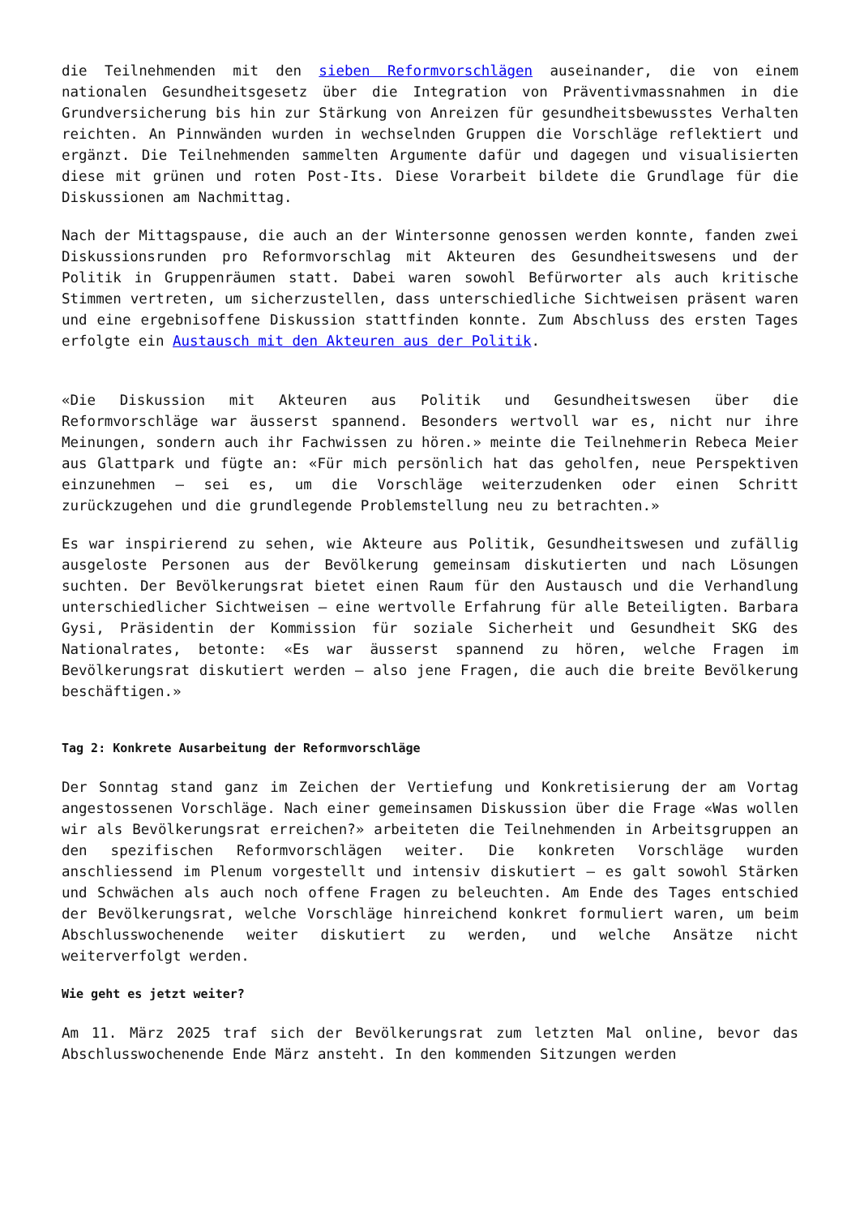die Teilnehmenden mit den sieben Reformvorschlägen auseinander, die von einem nationalen Gesundheitsgesetz über die Integration von Präventivmassnahmen in die Grundversicherung bis hin zur Stärkung von Anreizen für gesundheitsbewusstes Verhalten reichten. An Pinnwänden wurden in wechselnden Gruppen die Vorschläge reflektiert und ergänzt. Die Teilnehmenden sammelten Argumente dafür und dagegen und visualisierten diese mit grünen und roten Post-Its. Diese Vorarbeit bildete die Grundlage für die Diskussionen am Nachmittag.
Nach der Mittagspause, die auch an der Wintersonne genossen werden konnte, fanden zwei Diskussionsrunden pro Reformvorschlag mit Akteuren des Gesundheitswesens und der Politik in Gruppenräumen statt. Dabei waren sowohl Befürworter als auch kritische Stimmen vertreten, um sicherzustellen, dass unterschiedliche Sichtweisen präsent waren und eine ergebnisoffene Diskussion stattfinden konnte. Zum Abschluss des ersten Tages erfolgte ein Austausch mit den Akteuren aus der Politik.
«Die Diskussion mit Akteuren aus Politik und Gesundheitswesen über die Reformvorschläge war äusserst spannend. Besonders wertvoll war es, nicht nur ihre Meinungen, sondern auch ihr Fachwissen zu hören.» meinte die Teilnehmerin Rebeca Meier aus Glattpark und fügte an: «Für mich persönlich hat das geholfen, neue Perspektiven einzunehmen – sei es, um die Vorschläge weiterzudenken oder einen Schritt zurückzugehen und die grundlegende Problemstellung neu zu betrachten.»
Es war inspirierend zu sehen, wie Akteure aus Politik, Gesundheitswesen und zufällig ausgeloste Personen aus der Bevölkerung gemeinsam diskutierten und nach Lösungen suchten. Der Bevölkerungsrat bietet einen Raum für den Austausch und die Verhandlung unterschiedlicher Sichtweisen – eine wertvolle Erfahrung für alle Beteiligten. Barbara Gysi, Präsidentin der Kommission für soziale Sicherheit und Gesundheit SKG des Nationalrates, betonte: «Es war äusserst spannend zu hören, welche Fragen im Bevölkerungsrat diskutiert werden – also jene Fragen, die auch die breite Bevölkerung beschäftigen.»
Tag 2: Konkrete Ausarbeitung der Reformvorschläge
Der Sonntag stand ganz im Zeichen der Vertiefung und Konkretisierung der am Vortag angestossenen Vorschläge. Nach einer gemeinsamen Diskussion über die Frage «Was wollen wir als Bevölkerungsrat erreichen?» arbeiteten die Teilnehmenden in Arbeitsgruppen an den spezifischen Reformvorschlägen weiter. Die konkreten Vorschläge wurden anschliessend im Plenum vorgestellt und intensiv diskutiert – es galt sowohl Stärken und Schwächen als auch noch offene Fragen zu beleuchten. Am Ende des Tages entschied der Bevölkerungsrat, welche Vorschläge hinreichend konkret formuliert waren, um beim Abschlusswochenende weiter diskutiert zu werden, und welche Ansätze nicht weiterverfolgt werden.
Wie geht es jetzt weiter?
Am 11. März 2025 traf sich der Bevölkerungsrat zum letzten Mal online, bevor das Abschlusswochenende Ende März ansteht. In den kommenden Sitzungen werden